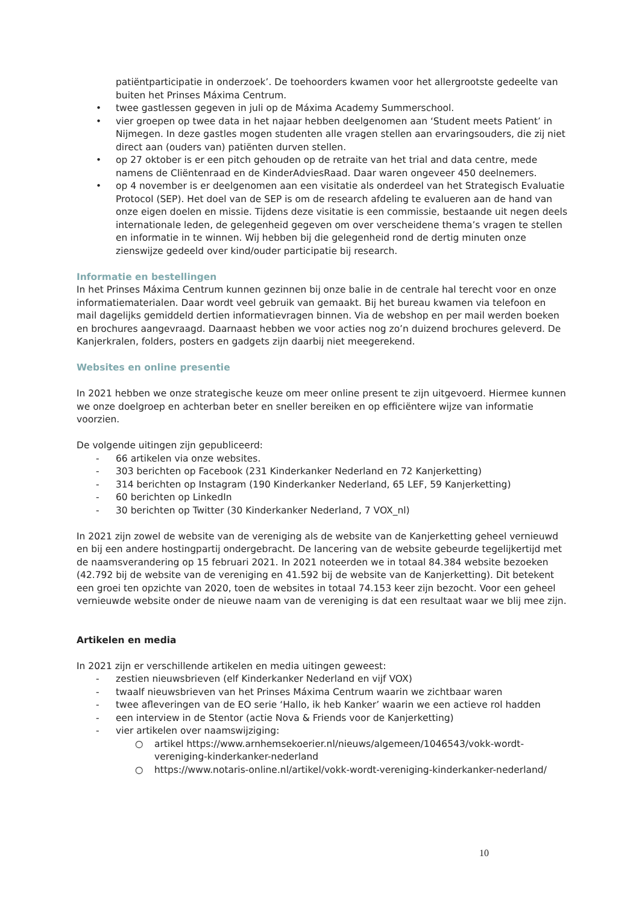patiëntparticipatie in onderzoek’. De toehoorders kwamen voor het allergrootste gedeelte van buiten het Prinses Máxima Centrum.
• twee gastlessen gegeven in juli op de Máxima Academy Summerschool.
• vier groepen op twee data in het najaar hebben deelgenomen aan ‘Student meets Patient’ in Nijmegen. In deze gastles mogen studenten alle vragen stellen aan ervaringsouders, die zij niet direct aan (ouders van) patiënten durven stellen.
• op 27 oktober is er een pitch gehouden op de retraite van het trial and data centre, mede namens de Cliëntenraad en de KinderAdviesRaad. Daar waren ongeveer 450 deelnemers.
• op 4 november is er deelgenomen aan een visitatie als onderdeel van het Strategisch Evaluatie Protocol (SEP). Het doel van de SEP is om de research afdeling te evalueren aan de hand van onze eigen doelen en missie. Tijdens deze visitatie is een commissie, bestaande uit negen deels internationale leden, de gelegenheid gegeven om over verscheidene thema’s vragen te stellen en informatie in te winnen. Wij hebben bij die gelegenheid rond de dertig minuten onze zienswijze gedeeld over kind/ouder participatie bij research.
Informatie en bestellingen
In het Prinses Máxima Centrum kunnen gezinnen bij onze balie in de centrale hal terecht voor en onze informatiematerialen. Daar wordt veel gebruik van gemaakt. Bij het bureau kwamen via telefoon en mail dagelijks gemiddeld dertien informatievragen binnen. Via de webshop en per mail werden boeken en brochures aangevraagd. Daarnaast hebben we voor acties nog zo’n duizend brochures geleverd. De Kanjerkralen, folders, posters en gadgets zijn daarbij niet meegerekend.
Websites en online presentie
In 2021 hebben we onze strategische keuze om meer online present te zijn uitgevoerd. Hiermee kunnen we onze doelgroep en achterban beter en sneller bereiken en op efficiëntere wijze van informatie voorzien.
De volgende uitingen zijn gepubliceerd:
- 66 artikelen via onze websites.
- 303 berichten op Facebook (231 Kinderkanker Nederland en 72 Kanjerketting)
- 314 berichten op Instagram (190 Kinderkanker Nederland, 65 LEF, 59 Kanjerketting)
- 60 berichten op LinkedIn
- 30 berichten op Twitter (30 Kinderkanker Nederland, 7 VOX_nl)
In 2021 zijn zowel de website van de vereniging als de website van de Kanjerketting geheel vernieuwd en bij een andere hostingpartij ondergebracht. De lancering van de website gebeurde tegelijkertijd met de naamsverandering op 15 februari 2021. In 2021 noteerden we in totaal 84.384 website bezoeken (42.792 bij de website van de vereniging en 41.592 bij de website van de Kanjerketting). Dit betekent een groei ten opzichte van 2020, toen de websites in totaal 74.153 keer zijn bezocht. Voor een geheel vernieuwde website onder de nieuwe naam van de vereniging is dat een resultaat waar we blij mee zijn.
Artikelen en media
In 2021 zijn er verschillende artikelen en media uitingen geweest:
- zestien nieuwsbrieven (elf Kinderkanker Nederland en vijf VOX)
- twaalf nieuwsbrieven van het Prinses Máxima Centrum waarin we zichtbaar waren
- twee afleveringen van de EO serie ‘Hallo, ik heb Kanker’ waarin we een actieve rol hadden
- een interview in de Stentor (actie Nova & Friends voor de Kanjerketting)
- vier artikelen over naamswijziging:
○ artikel https://www.arnhemsekoerier.nl/nieuws/algemeen/1046543/vokk-wordt-vereniging-kinderkanker-nederland
○ https://www.notaris-online.nl/artikel/vokk-wordt-vereniging-kinderkanker-nederland/
10